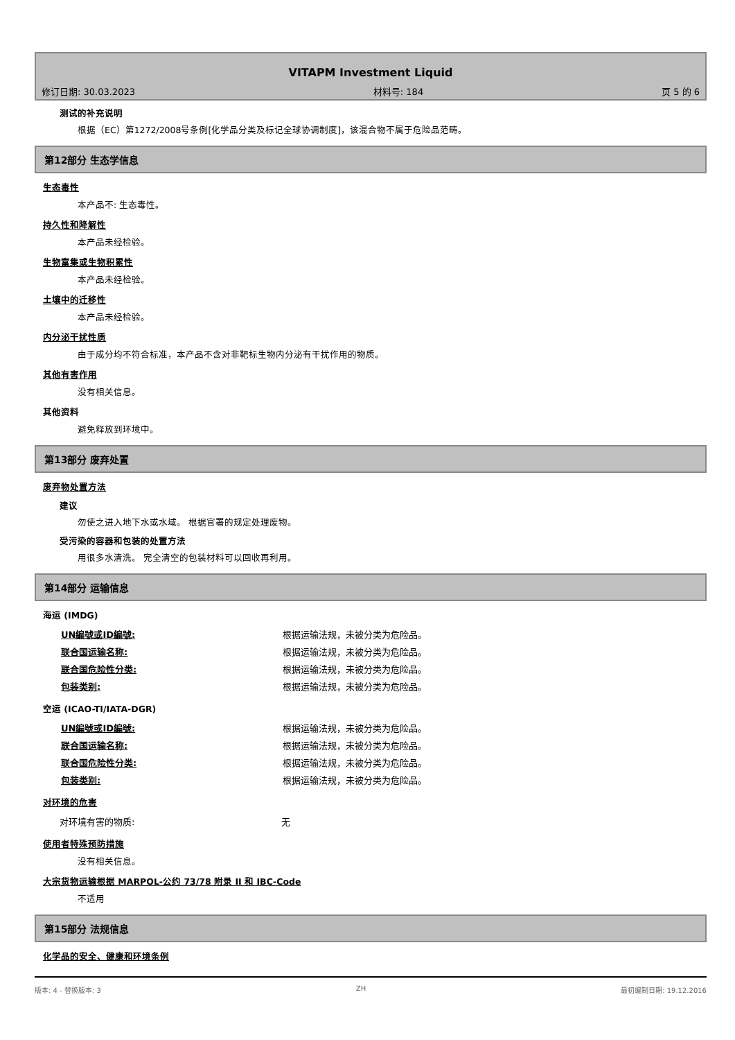VITAPM Investment Liquid
修订日期: 30.03.2023 材料号: 184 页 5 的 6
测试的补充说明
根据（EC）第1272/2008号条例[化学品分类及标记全球协调制度]，该混合物不属于危险品范畴。
第12部分 生态学信息
生态毒性
本产品不: 生态毒性。
持久性和降解性
本产品未经检验。
生物富集或生物积累性
本产品未经检验。
土壤中的迁移性
本产品未经检验。
内分泌干扰性质
由于成分均不符合标准，本产品不含对非靶标生物内分泌有干扰作用的物质。
其他有害作用
没有相关信息。
其他资料
避免释放到环境中。
第13部分 废弃处置
废弃物处置方法
建议
勿使之进入地下水或水域。 根据官署的规定处理废物。
受污染的容器和包装的处置方法
用很多水清洗。 完全清空的包装材料可以回收再利用。
第14部分 运输信息
海运 (IMDG)
| UN編號或ID編號: | 根据运输法规，未被分类为危险品。 |
| 联合国运输名称: | 根据运输法规，未被分类为危险品。 |
| 联合国危险性分类: | 根据运输法规，未被分类为危险品。 |
| 包装类别: | 根据运输法规，未被分类为危险品。 |
空运 (ICAO-TI/IATA-DGR)
| UN編號或ID編號: | 根据运输法规，未被分类为危险品。 |
| 联合国运输名称: | 根据运输法规，未被分类为危险品。 |
| 联合国危险性分类: | 根据运输法规，未被分类为危险品。 |
| 包装类别: | 根据运输法规，未被分类为危险品。 |
对环境的危害
| 对环境有害的物质: | 无 |
使用者特殊预防措施
没有相关信息。
大宗货物运输根据 MARPOL-公约 73/78 附录 II 和 IBC-Code
不适用
第15部分 法规信息
化学品的安全、健康和环境条例
版本: 4 - 替换版本: 3 ZH 最初编制日期: 19.12.2016